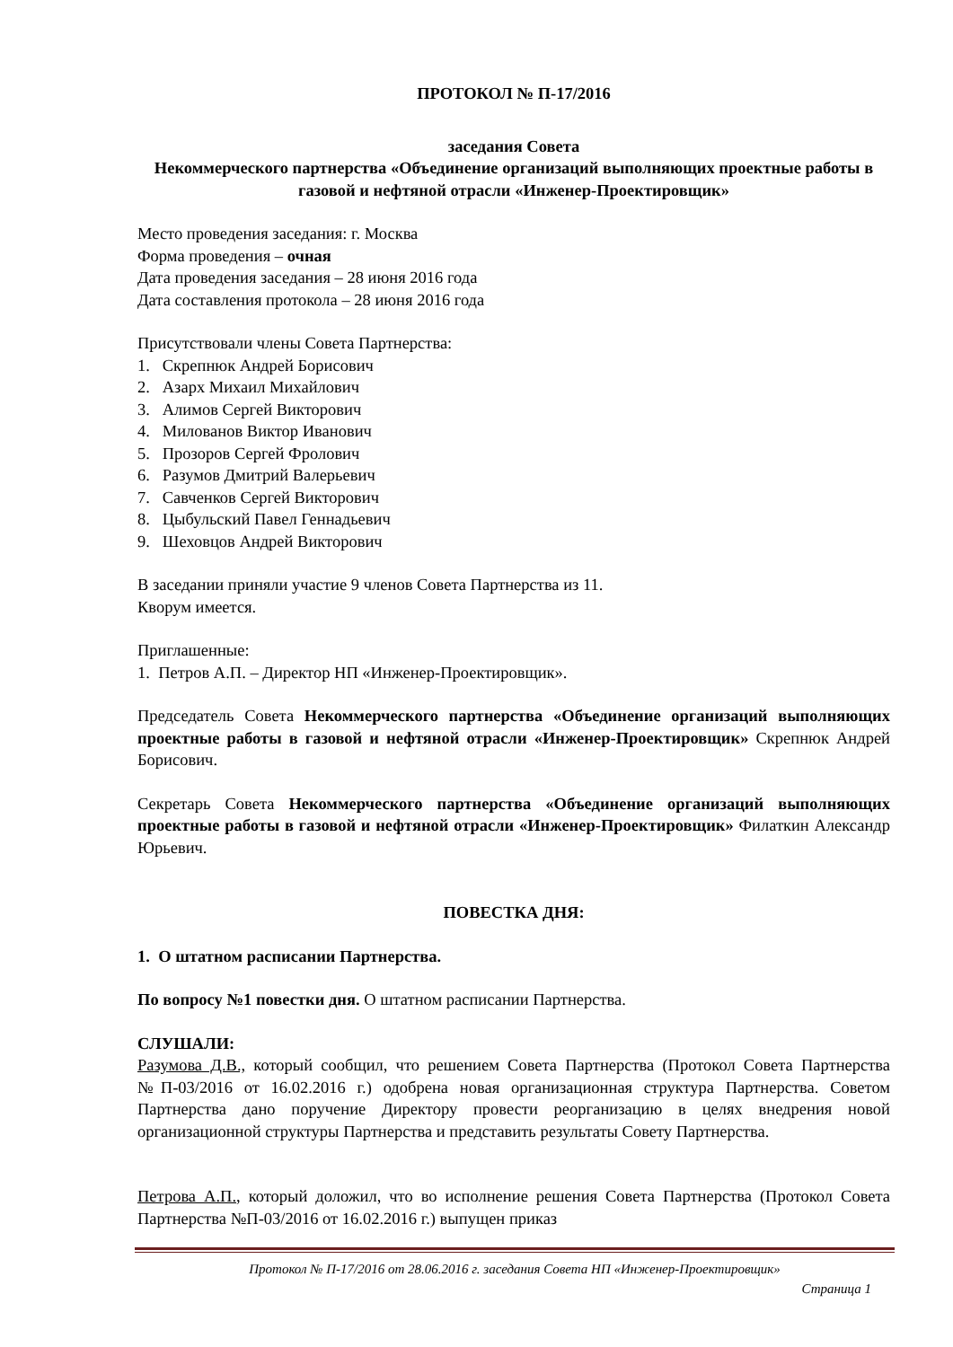ПРОТОКОЛ № П-17/2016
заседания Совета
Некоммерческого партнерства «Объединение организаций выполняющих проектные работы в газовой и нефтяной отрасли «Инженер-Проектировщик»
Место проведения заседания: г. Москва
Форма проведения – очная
Дата проведения заседания – 28 июня 2016 года
Дата составления протокола – 28 июня 2016 года
Присутствовали члены Совета Партнерства:
1. Скрепнюк Андрей Борисович
2. Азарх Михаил Михайлович
3. Алимов Сергей Викторович
4. Милованов Виктор Иванович
5. Прозоров Сергей Фролович
6. Разумов Дмитрий Валерьевич
7. Савченков Сергей Викторович
8. Цыбульский Павел Геннадьевич
9. Шеховцов Андрей Викторович
В заседании приняли участие 9 членов Совета Партнерства из 11.
Кворум имеется.
Приглашенные:
1. Петров А.П. – Директор НП «Инженер-Проектировщик».
Председатель Совета Некоммерческого партнерства «Объединение организаций выполняющих проектные работы в газовой и нефтяной отрасли «Инженер-Проектировщик» Скрепнюк Андрей Борисович.
Секретарь Совета Некоммерческого партнерства «Объединение организаций выполняющих проектные работы в газовой и нефтяной отрасли «Инженер-Проектировщик» Филаткин Александр Юрьевич.
ПОВЕСТКА ДНЯ:
1. О штатном расписании Партнерства.
По вопросу №1 повестки дня. О штатном расписании Партнерства.
СЛУШАЛИ:
Разумова Д.В., который сообщил, что решением Совета Партнерства (Протокол Совета Партнерства №П-03/2016 от 16.02.2016 г.) одобрена новая организационная структура Партнерства. Советом Партнерства дано поручение Директору провести реорганизацию в целях внедрения новой организационной структуры Партнерства и представить результаты Совету Партнерства.
Петрова А.П., который доложил, что во исполнение решения Совета Партнерства (Протокол Совета Партнерства №П-03/2016 от 16.02.2016 г.) выпущен приказ
Протокол № П-17/2016 от 28.06.2016 г. заседания Совета НП «Инженер-Проектировщик»
Страница 1